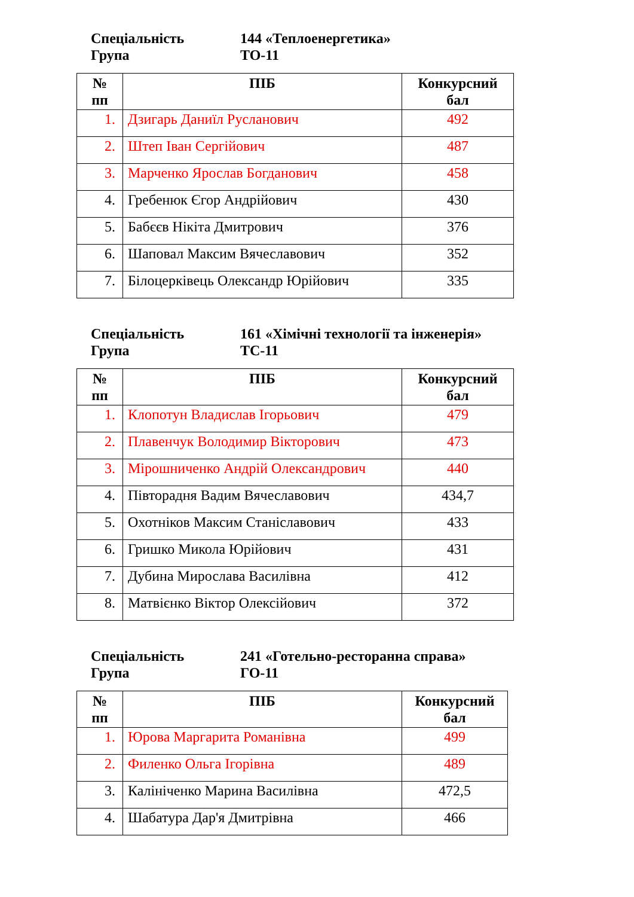Спеціальність 144 «Теплоенергетика»
Група ТО-11
| № пп | ПІБ | Конкурсний бал |
| --- | --- | --- |
| 1. | Дзигарь Даниїл Русланович | 492 |
| 2. | Штеп Іван Сергійович | 487 |
| 3. | Марченко Ярослав Богданович | 458 |
| 4. | Гребенюк Єгор Андрійович | 430 |
| 5. | Бабєєв Нікіта Дмитрович | 376 |
| 6. | Шаповал Максим Вячеславович | 352 |
| 7. | Білоцерківець Олександр Юрійович | 335 |
Спеціальність 161 «Хімічні технології та інженерія»
Група ТС-11
| № пп | ПІБ | Конкурсний бал |
| --- | --- | --- |
| 1. | Клопотун Владислав Ігорьович | 479 |
| 2. | Плавенчук Володимир Вікторович | 473 |
| 3. | Мірошниченко Андрій Олександрович | 440 |
| 4. | Півторадня Вадим Вячеславович | 434,7 |
| 5. | Охотніков Максим Станіславович | 433 |
| 6. | Гришко Микола Юрійович | 431 |
| 7. | Дубина Мирослава Василівна | 412 |
| 8. | Матвієнко Віктор Олексійович | 372 |
Спеціальність 241 «Готельно-ресторанна справа»
Група ГО-11
| № пп | ПІБ | Конкурсний бал |
| --- | --- | --- |
| 1. | Юрова Маргарита Романівна | 499 |
| 2. | Филенко Ольга Ігорівна | 489 |
| 3. | Калініченко Марина Василівна | 472,5 |
| 4. | Шабатура Дар'я Дмитрівна | 466 |